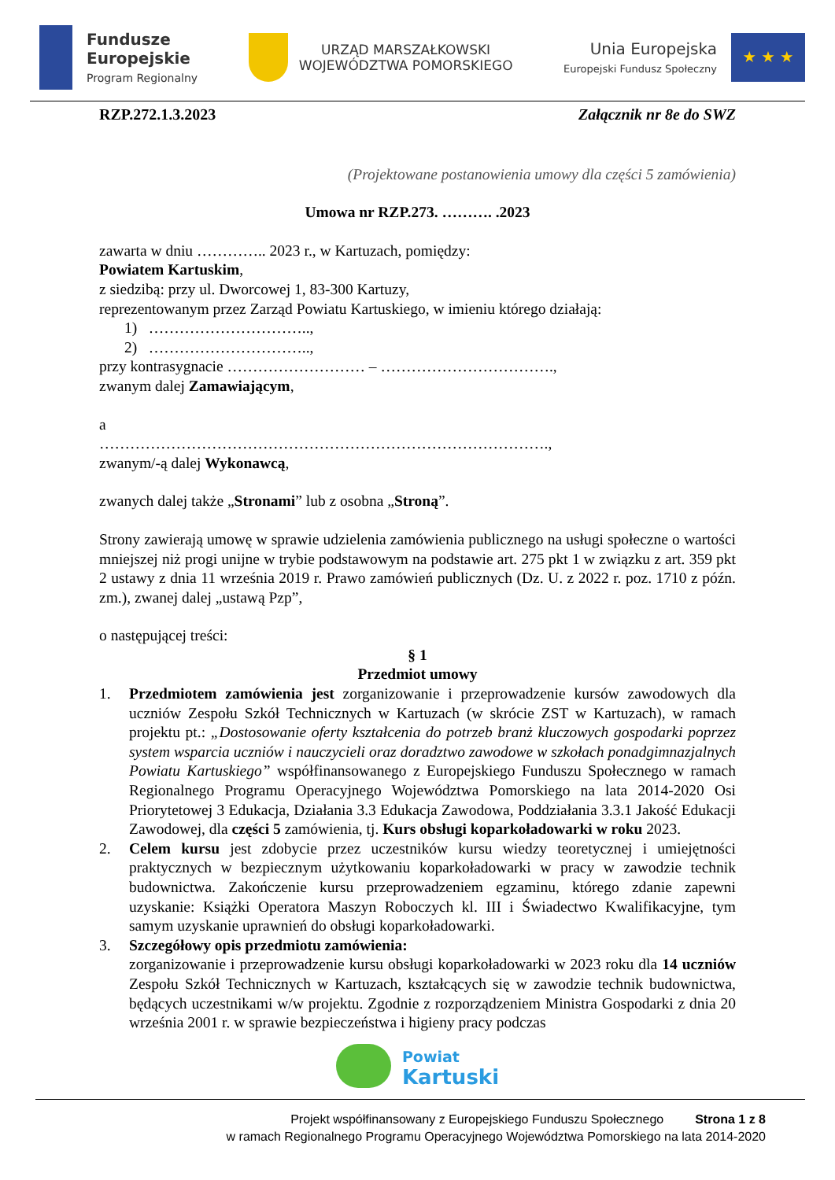Fundusze
Europejskie
Program Regionalny
URZĄD MARSZAŁKOWSKI
WOJEWÓDZTWA POMORSKIEGO
Unia Europejska
Europejski Fundusz Społeczny
★ ★ ★
RZP.272.1.3.2023 Załącznik nr 8e do SWZ
(Projektowane postanowienia umowy dla części 5 zamówienia)
Umowa nr RZP.273. ………. .2023
zawarta w dniu ………….. 2023 r., w Kartuzach, pomiędzy:
Powiatem Kartuskim,
z siedzibą: przy ul. Dworcowej 1, 83-300 Kartuzy,
reprezentowanym przez Zarząd Powiatu Kartuskiego, w imieniu którego działają:
1) …………………………..,
2) …………………………..,
przy kontrasygnacie ……………………… – …………………………….,
zwanym dalej Zamawiającym,
a
…………………………………………………………………………….,
zwanym/-ą dalej Wykonawcą,
zwanych dalej także „Stronami” lub z osobna „Stroną”.
Strony zawierają umowę w sprawie udzielenia zamówienia publicznego na usługi społeczne o wartości mniejszej niż progi unijne w trybie podstawowym na podstawie art. 275 pkt 1 w związku z art. 359 pkt 2 ustawy z dnia 11 września 2019 r. Prawo zamówień publicznych (Dz. U. z 2022 r. poz. 1710 z późn. zm.), zwanej dalej „ustawą Pzp”,
o następującej treści:
§ 1
Przedmiot umowy
1. Przedmiotem zamówienia jest zorganizowanie i przeprowadzenie kursów zawodowych dla uczniów Zespołu Szkół Technicznych w Kartuzach (w skrócie ZST w Kartuzach), w ramach projektu pt.: „Dostosowanie oferty kształcenia do potrzeb branż kluczowych gospodarki poprzez system wsparcia uczniów i nauczycieli oraz doradztwo zawodowe w szkołach ponadgimnazjalnych Powiatu Kartuskiego” współfinansowanego z Europejskiego Funduszu Społecznego w ramach Regionalnego Programu Operacyjnego Województwa Pomorskiego na lata 2014-2020 Osi Priorytetowej 3 Edukacja, Działania 3.3 Edukacja Zawodowa, Poddziałania 3.3.1 Jakość Edukacji Zawodowej, dla części 5 zamówienia, tj. Kurs obsługi koparkoładowarki w roku 2023.
2. Celem kursu jest zdobycie przez uczestników kursu wiedzy teoretycznej i umiejętności praktycznych w bezpiecznym użytkowaniu koparkoładowarki w pracy w zawodzie technik budownictwa. Zakończenie kursu przeprowadzeniem egzaminu, którego zdanie zapewni uzyskanie: Książki Operatora Maszyn Roboczych kl. III i Świadectwo Kwalifikacyjne, tym samym uzyskanie uprawnień do obsługi koparkoładowarki.
3. Szczegółowy opis przedmiotu zamówienia:
zorganizowanie i przeprowadzenie kursu obsługi koparkoładowarki w 2023 roku dla 14 uczniów Zespołu Szkół Technicznych w Kartuzach, kształcących się w zawodzie technik budownictwa, będących uczestnikami w/w projektu. Zgodnie z rozporządzeniem Ministra Gospodarki z dnia 20 września 2001 r. w sprawie bezpieczeństwa i higieny pracy podczas
Powiat
Kartuski
Projekt współfinansowany z Europejskiego Funduszu Społecznego Strona 1 z 8
w ramach Regionalnego Programu Operacyjnego Województwa Pomorskiego na lata 2014-2020